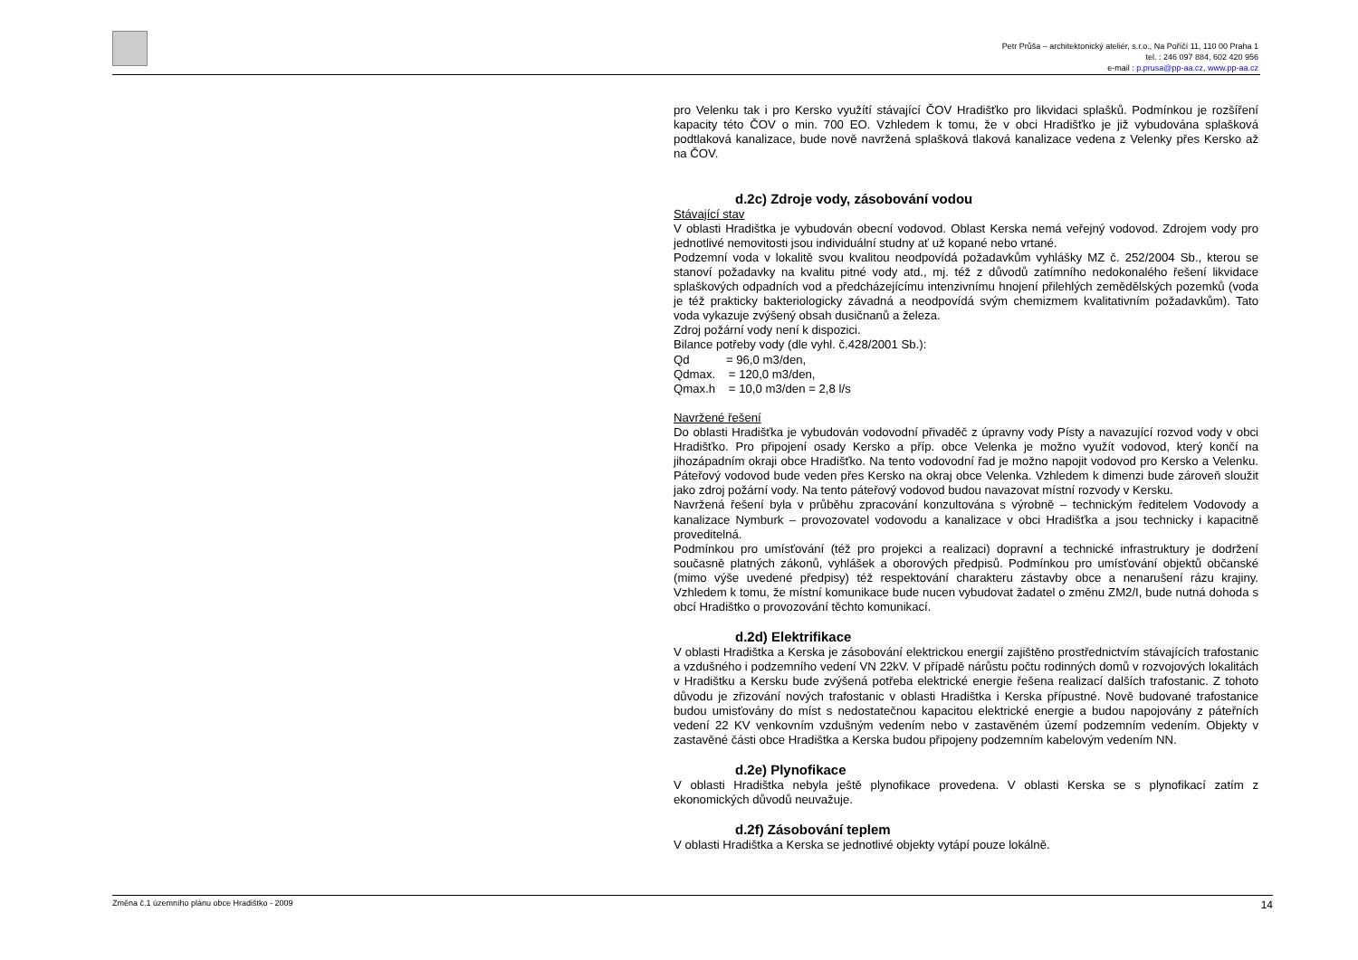Petr Průša – architektonický ateliér, s.r.o., Na Poříčí 11, 110 00 Praha 1
tel. : 246 097 884, 602 420 956
e-mail : p.prusa@pp-aa.cz, www.pp-aa.cz
pro Velenku tak i pro Kersko využítí stávající ČOV Hradišťko pro likvidaci splašků. Podmínkou je rozšíření kapacity této ČOV o min. 700 EO. Vzhledem k tomu, že v obci Hradišťko je již vybudována splašková podtlaková kanalizace, bude nově navržená splašková tlaková kanalizace vedena z Velenky přes Kersko až na ČOV.
d.2c) Zdroje vody, zásobování vodou
Stávající stav
V oblasti Hradištka je vybudován obecní vodovod. Oblast Kerska nemá veřejný vodovod. Zdrojem vody pro jednotlivé nemovitosti jsou individuální studny ať už kopané nebo vrtané.
Podzemní voda v lokalitě svou kvalitou neodpovídá požadavkům vyhlášky MZ č. 252/2004 Sb., kterou se stanoví požadavky na kvalitu pitné vody atd., mj. též z důvodů zatímního nedokonalého řešení likvidace splaškových odpadních vod a předcházejícímu intenzivnímu hnojení přilehlých zemědělských pozemků (voda je též prakticky bakteriologicky závadná a neodpovídá svým chemizmem kvalitativním požadavkům). Tato voda vykazuje zvýšený obsah dusičnanů a železa.
Zdroj požární vody není k dispozici.
Bilance potřeby vody (dle vyhl. č.428/2001 Sb.):
Qd = 96,0 m3/den,
Qdmax. = 120,0 m3/den,
Qmax.h = 10,0 m3/den = 2,8 l/s
Navržené řešení
Do oblasti Hradišťka je vybudován vodovodní přivaděč z úpravny vody Písty a navazující rozvod vody v obci Hradišťko. Pro připojení osady Kersko a příp. obce Velenka je možno využít vodovod, který končí na jihozápadním okraji obce Hradišťko. Na tento vodovodní řad je možno napojit vodovod pro Kersko a Velenku. Páteřový vodovod bude veden přes Kersko na okraj obce Velenka. Vzhledem k dimenzi bude zároveň sloužit jako zdroj požární vody. Na tento páteřový vodovod budou navazovat místní rozvody v Kersku.
Navržená řešení byla v průběhu zpracování konzultována s výrobně – technickým ředitelem Vodovody a kanalizace Nymburk – provozovatel vodovodu a kanalizace v obci Hradišťka a jsou technicky i kapacitně proveditelná.
Podmínkou pro umísťování (též pro projekci a realizaci) dopravní a technické infrastruktury je dodržení současně platných zákonů, vyhlášek a oborových předpisů. Podmínkou pro umísťování objektů občanské (mimo výše uvedené předpisy) též respektování charakteru zástavby obce a nenarušení rázu krajiny. Vzhledem k tomu, že místní komunikace bude nucen vybudovat žadatel o změnu ZM2/I, bude nutná dohoda s obcí Hradištko o provozování těchto komunikací.
d.2d) Elektrifikace
V oblasti Hradištka a Kerska je zásobování elektrickou energií zajištěno prostřednictvím stávajících trafostanic a vzdušného i podzemního vedení VN 22kV. V případě nárůstu počtu rodinných domů v rozvojových lokalitách v Hradištku a Kersku bude zvýšená potřeba elektrické energie řešena realizací dalších trafostanic. Z tohoto důvodu je zřizování nových trafostanic v oblasti Hradištka i Kerska přípustné. Nově budované trafostanice budou umisťovány do míst s nedostatečnou kapacitou elektrické energie a budou napojovány z páteřních vedení 22 KV venkovním vzdušným vedením nebo v zastavěném území podzemním vedením. Objekty v zastavěné části obce Hradištka a Kerska budou připojeny podzemním kabelovým vedením NN.
d.2e) Plynofikace
V oblasti Hradištka nebyla ještě plynofikace provedena. V oblasti Kerska se s plynofikací zatím z ekonomických důvodů neuvažuje.
d.2f) Zásobování teplem
V oblasti Hradištka a Kerska se jednotlivé objekty vytápí pouze lokálně.
Změna č.1 územního plánu obce Hradištko - 2009 14